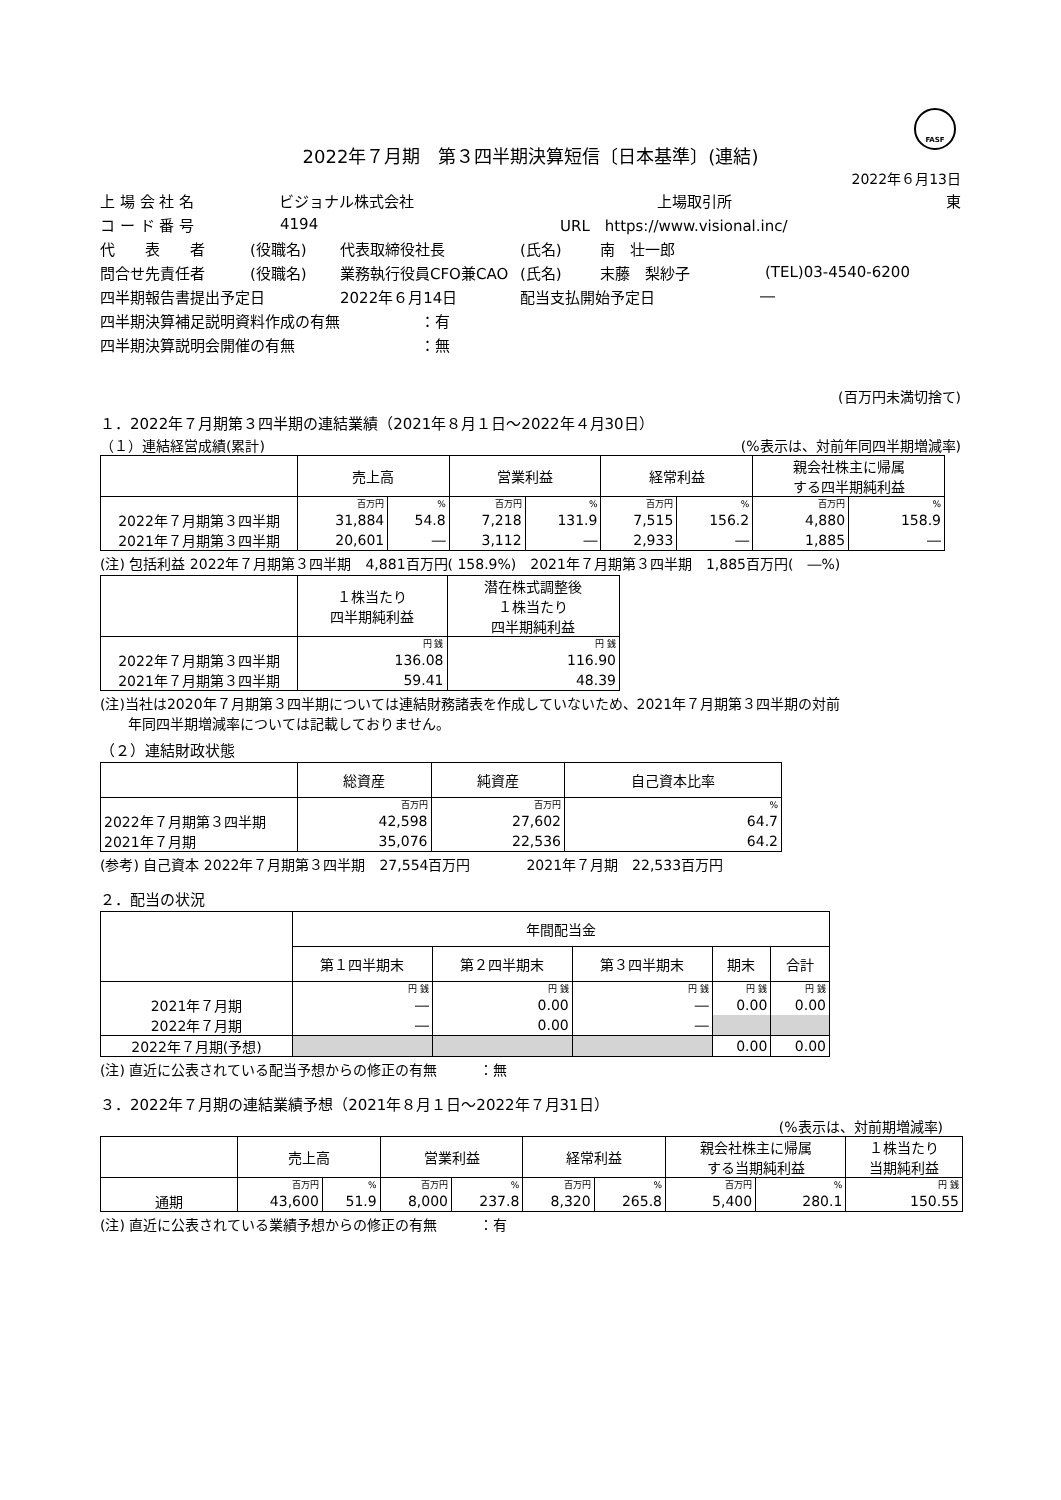FASF
2022年７月期　第３四半期決算短信〔日本基準〕(連結)
2022年６月13日
上 場 会 社 名 ビジョナル株式会社 上場取引所 東
コ ー ド 番 号 4194 URL　https://www.visional.inc/
代　　表　　者 (役職名) 代表取締役社長 (氏名) 南　壮一郎
問合せ先責任者 (役職名) 業務執行役員CFO兼CAO (氏名) 末藤　梨紗子 (TEL)03-4540-6200
四半期報告書提出予定日 2022年６月14日 配当支払開始予定日 ―
四半期決算補足説明資料作成の有無 ：有
四半期決算説明会開催の有無 ：無
(百万円未満切捨て)
１．2022年７月期第３四半期の連結業績（2021年８月１日～2022年４月30日）
（１）連結経営成績(累計) (%表示は、対前年同四半期増減率)
| | 売上高 | | 営業利益 | | 経常利益 | | 親会社株主に帰属 する四半期純利益 | |
| --- | --- | --- | --- | --- | --- | --- | --- | --- |
| | 百万円 | % | 百万円 | % | 百万円 | % | 百万円 | % |
| 2022年７月期第３四半期 | 31,884 | 54.8 | 7,218 | 131.9 | 7,515 | 156.2 | 4,880 | 158.9 |
| 2021年７月期第３四半期 | 20,601 | ― | 3,112 | ― | 2,933 | ― | 1,885 | ― |
(注) 包括利益 2022年７月期第３四半期　4,881百万円( 158.9%)　2021年７月期第３四半期　1,885百万円(　―%)
| | １株当たり 四半期純利益 | 潜在株式調整後 １株当たり 四半期純利益 |
| --- | --- | --- |
| | 円 銭 | 円 銭 |
| 2022年７月期第３四半期 | 136.08 | 116.90 |
| 2021年７月期第３四半期 | 59.41 | 48.39 |
(注)当社は2020年７月期第３四半期については連結財務諸表を作成していないため、2021年７月期第３四半期の対前
　　年同四半期増減率については記載しておりません。
（２）連結財政状態
| | 総資産 | 純資産 | 自己資本比率 |
| --- | --- | --- | --- |
| | 百万円 | 百万円 | % |
| 2022年７月期第３四半期 | 42,598 | 27,602 | 64.7 |
| 2021年７月期 | 35,076 | 22,536 | 64.2 |
(参考) 自己資本 2022年７月期第３四半期　27,554百万円　　　　2021年７月期　22,533百万円
２．配当の状況
| | 年間配当金 | | | | |
| --- | --- | --- | --- | --- | --- |
| | 第１四半期末 | 第２四半期末 | 第３四半期末 | 期末 | 合計 |
| | 円 銭 | 円 銭 | 円 銭 | 円 銭 | 円 銭 |
| 2021年７月期 | ― | 0.00 | ― | 0.00 | 0.00 |
| 2022年７月期 | ― | 0.00 | ― | | |
| 2022年７月期(予想) | | | | 0.00 | 0.00 |
(注) 直近に公表されている配当予想からの修正の有無　　　：無
３．2022年７月期の連結業績予想（2021年８月１日～2022年７月31日）
(%表示は、対前期増減率)
| | 売上高 | | 営業利益 | | 経常利益 | | 親会社株主に帰属 する当期純利益 | | １株当たり 当期純利益 |
| --- | --- | --- | --- | --- | --- | --- | --- | --- | --- |
| | 百万円 | % | 百万円 | % | 百万円 | % | 百万円 | % | 円 銭 |
| 通期 | 43,600 | 51.9 | 8,000 | 237.8 | 8,320 | 265.8 | 5,400 | 280.1 | 150.55 |
(注) 直近に公表されている業績予想からの修正の有無　　　：有